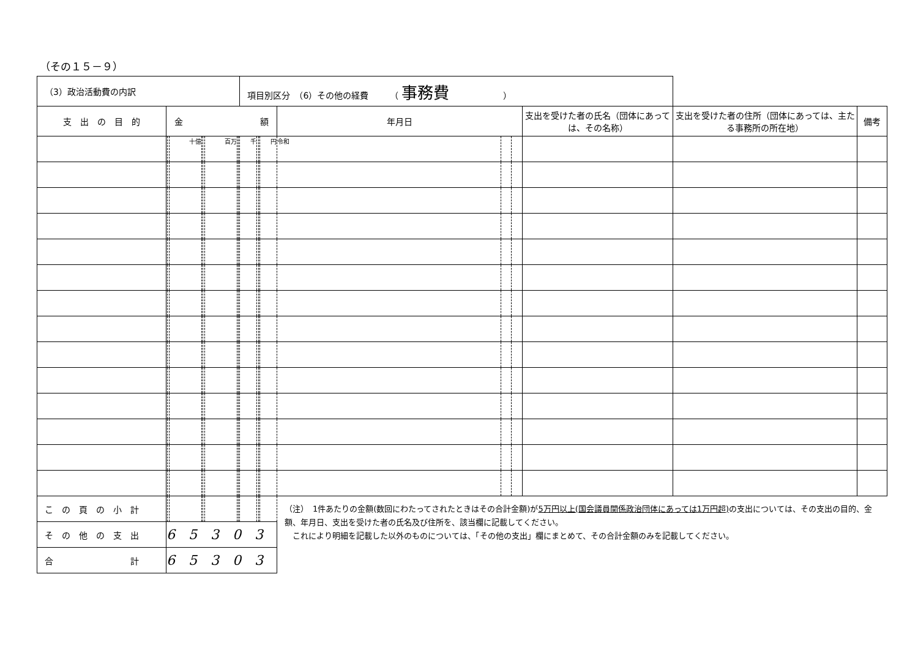（その１５－９）
| （3）政治活動費の内訳 | | | | | | | | | 項目別区分 （6）その他の経費 （ 事務費 ） | | | | | | | | | |
| 支 出 の 目 的 | 金 額 | | | | | | | | | | | | 年月日 | | | 支出を受けた者の氏名（団体にあっては、その名称） | 支出を受けた者の住所（団体にあっては、主たる事務所の所在地） | 備考 |
| | | | 十億 | | | 百万 | | | 千 | | | 円 | 令和 | | | | | |
| こ の 頁 の 小 計 | | | | | | | | | | | | | （注） 1件あたりの金額(数回にわたってされたときはその合計金額)が 5万円以上(国会議員関係政治団体にあっては1万円超) の支出については、その支出の目的、金額、年月日、支出を受けた者の氏名及び住所を、該当欄に記載してください。 これにより明細を記載した以外のものについては、「その他の支出」欄にまとめて、その合計金額のみを記載してください。 | | | | | |
| そ の 他 の 支 出 | 65303 | | | | | | | | | | | | | | | | | |
| 合 計 | 65303 | | | | | | | | | | | | | | | | | |